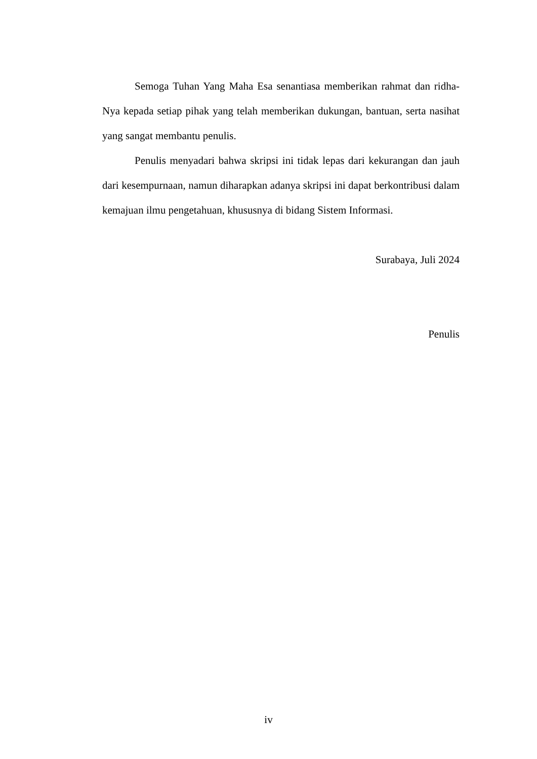Semoga Tuhan Yang Maha Esa senantiasa memberikan rahmat dan ridha-Nya kepada setiap pihak yang telah memberikan dukungan, bantuan, serta nasihat yang sangat membantu penulis.
Penulis menyadari bahwa skripsi ini tidak lepas dari kekurangan dan jauh dari kesempurnaan, namun diharapkan adanya skripsi ini dapat berkontribusi dalam kemajuan ilmu pengetahuan, khususnya di bidang Sistem Informasi.
Surabaya, Juli 2024
Penulis
iv